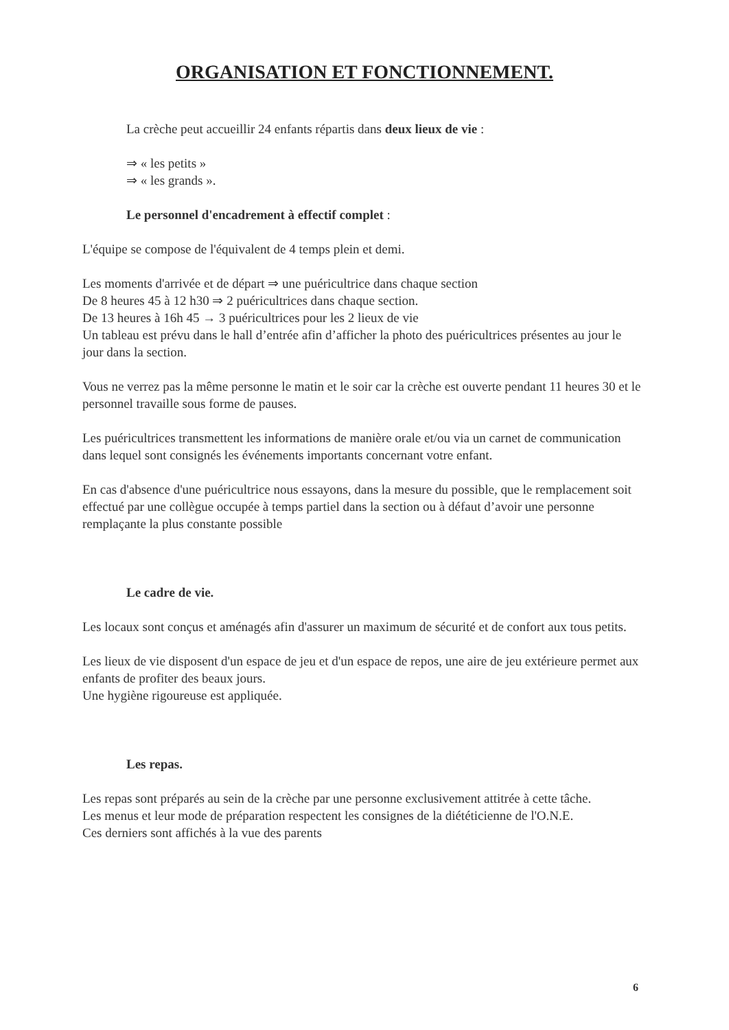ORGANISATION ET FONCTIONNEMENT.
La crèche peut accueillir 24 enfants répartis dans deux lieux de vie :
⇒ « les petits »
⇒ « les grands ».
Le personnel d'encadrement à effectif complet :
L'équipe se compose de l'équivalent de 4 temps plein et demi.
Les moments d'arrivée et de départ ⇒ une puéricultrice dans chaque section
De 8 heures 45 à 12 h30 ⇒ 2 puéricultrices dans chaque section.
De 13 heures à 16h 45 → 3 puéricultrices pour les 2 lieux de vie
Un tableau est prévu dans le hall d’entrée afin d’afficher la photo des puéricultrices présentes au jour le jour dans la section.
Vous ne verrez pas la même personne le matin et le soir car la crèche est ouverte pendant 11 heures 30 et le personnel travaille sous forme de pauses.
Les puéricultrices transmettent les informations de manière orale et/ou via un carnet de communication dans lequel sont consignés les événements importants concernant votre enfant.
En cas d'absence d'une puéricultrice nous essayons, dans la mesure du possible, que le remplacement soit effectué par une collègue occupée à temps partiel dans la section ou à défaut d’avoir une personne remplaçante la plus constante possible
Le cadre de vie.
Les locaux sont conçus et aménagés afin d'assurer un maximum de sécurité et de confort aux tous petits.
Les lieux de vie disposent d'un espace de jeu et d'un espace de repos, une aire de jeu extérieure permet aux enfants de profiter des beaux jours.
Une hygiène rigoureuse est appliquée.
Les repas.
Les repas sont préparés au sein de la crèche par une personne exclusivement attitrée à cette tâche.
Les menus et leur mode de préparation respectent les consignes de la diététicienne de l'O.N.E.
Ces derniers sont affichés à la vue des parents
6